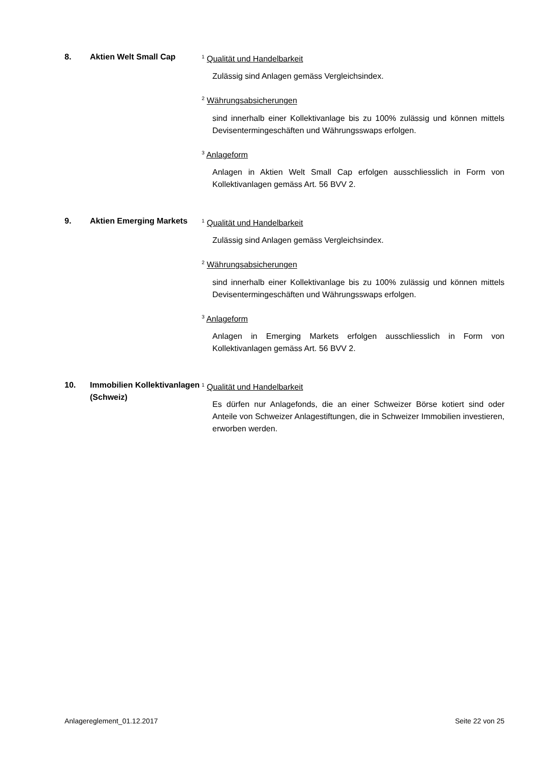8. Aktien Welt Small Cap
<sup>1</sup> Qualität und Handelbarkeit
Zulässig sind Anlagen gemäss Vergleichsindex.
<sup>2</sup> Währungsabsicherungen
sind innerhalb einer Kollektivanlage bis zu 100% zulässig und können mittels Devisentermingeschäften und Währungsswaps erfolgen.
<sup>3</sup> Anlageform
Anlagen in Aktien Welt Small Cap erfolgen ausschliesslich in Form von Kollektivanlagen gemäss Art. 56 BVV 2.
9. Aktien Emerging Markets
<sup>1</sup> Qualität und Handelbarkeit
Zulässig sind Anlagen gemäss Vergleichsindex.
<sup>2</sup> Währungsabsicherungen
sind innerhalb einer Kollektivanlage bis zu 100% zulässig und können mittels Devisentermingeschäften und Währungsswaps erfolgen.
<sup>3</sup> Anlageform
Anlagen in Emerging Markets erfolgen ausschliesslich in Form von Kollektivanlagen gemäss Art. 56 BVV 2.
10. Immobilien Kollektivanlagen (Schweiz)
<sup>1</sup> Qualität und Handelbarkeit
Es dürfen nur Anlagefonds, die an einer Schweizer Börse kotiert sind oder Anteile von Schweizer Anlagestiftungen, die in Schweizer Immobilien investieren, erworben werden.
Anlagereglement_01.12.2017 Seite 22 von 25